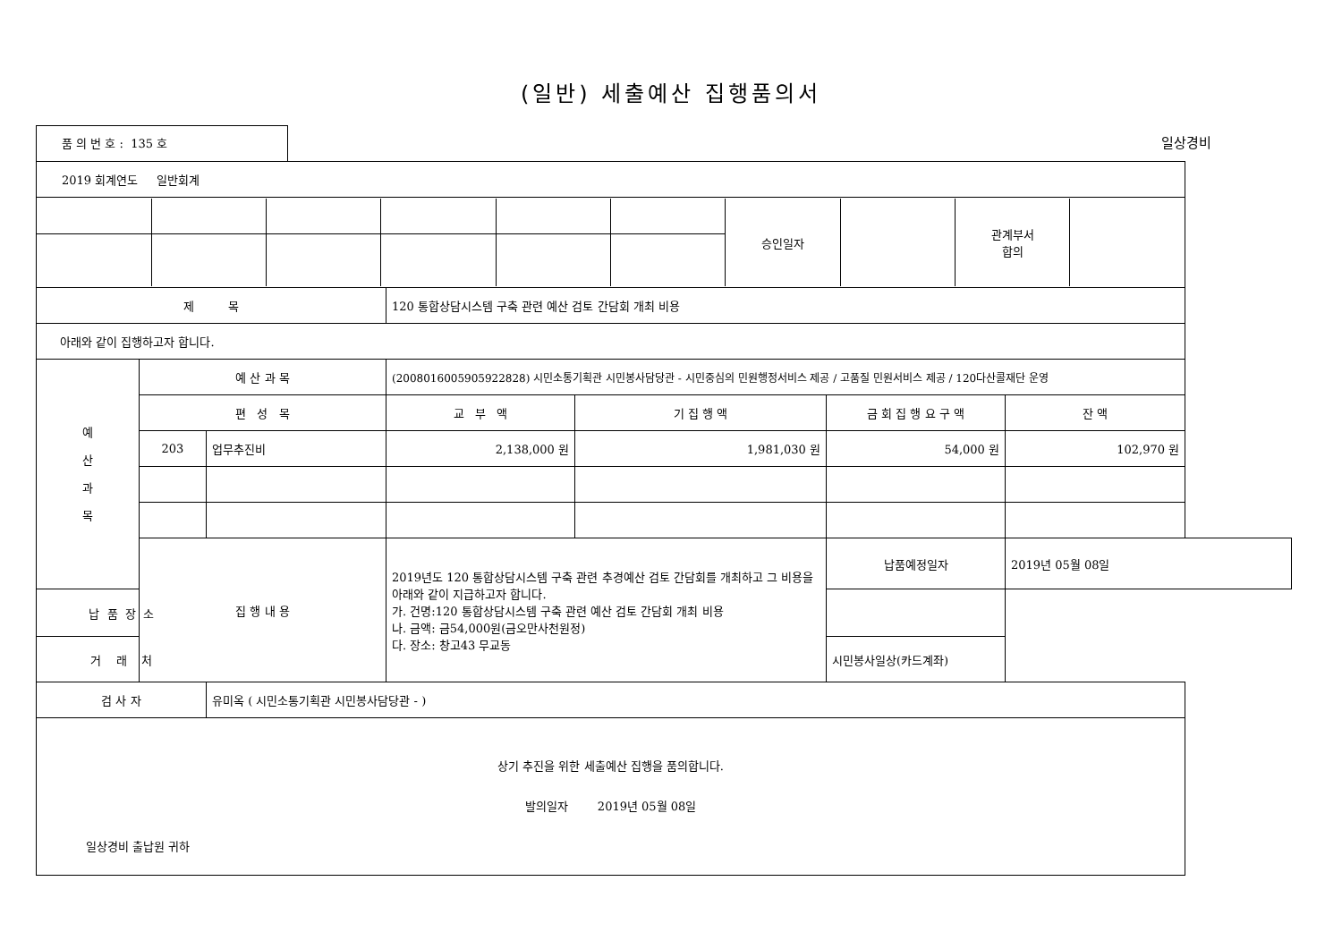(일반) 세출예산 집행품의서
품 의 번 호 : 135 호
일상경비
| 2019 회계연도 일반회계 | | | | | | |
| / / / / / / / 승인일자 / / 관계부서 합의 / / | | | | | | |
| 제 목 | | | 120 통합상담시스템 구축 관련 예산 검토 간담회 개최 비용 | | | |
| 아래와 같이 집행하고자 합니다. | | | | | | |
| 예 산 과 목 | 예 산 과 목 | | (2008016005905922828) 시민소통기획관 시민봉사담당관 - 시민중심의 민원행정서비스 제공 / 고품질 민원서비스 제공 / 120다산콜재단 운영 | | | |
| | 편 성 목 | | 교 부 액 | 기 집 행 액 | 금 회 집 행 요 구 액 | 잔 액 |
| | 203 | 업무추진비 | 2,138,000 원 | 1,981,030 원 | 54,000 원 | 102,970 원 |
| | 집 행 내 용 | | 2019년도 120 통합상담시스템 구축 관련 추경예산 검토 간담회를 개최하고 그 비용을 아래와 같이 지급하고자 합니다. 가. 건명:120 통합상담시스템 구축 관련 예산 검토 간담회 개최 비용 나. 금액: 금54,000원(금오만사천원정) 다. 장소: 창고43 무교동 | | 납품예정일자 | 2019년 05월 08일 |
| 납 품 장 소 | | | | | | |
| 거 래 처 | | | | | 시민봉사일상(카드계좌) | |
| 검 사 자 | | 유미옥 ( 시민소통기획관 시민봉사담당관 - ) | | | | |
| 상기 추진을 위한 세출예산 집행을 품의합니다. 발의일자 2019년 05월 08일 일상경비 출납원 귀하 | | | | | | |